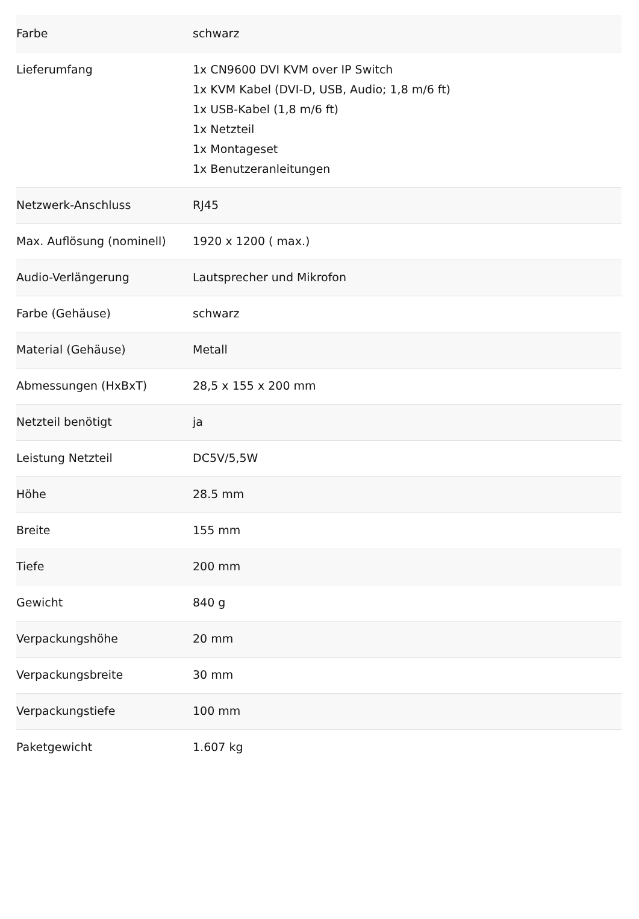| Farbe | schwarz |
| Lieferumfang | 1x CN9600 DVI KVM over IP Switch 1x KVM Kabel (DVI-D, USB, Audio; 1,8 m/6 ft) 1x USB-Kabel (1,8 m/6 ft) 1x Netzteil 1x Montageset 1x Benutzeranleitungen |
| Netzwerk-Anschluss | RJ45 |
| Max. Auflösung (nominell) | 1920 x 1200 ( max.) |
| Audio-Verlängerung | Lautsprecher und Mikrofon |
| Farbe (Gehäuse) | schwarz |
| Material (Gehäuse) | Metall |
| Abmessungen (HxBxT) | 28,5 x 155 x 200 mm |
| Netzteil benötigt | ja |
| Leistung Netzteil | DC5V/5,5W |
| Höhe | 28.5 mm |
| Breite | 155 mm |
| Tiefe | 200 mm |
| Gewicht | 840 g |
| Verpackungshöhe | 20 mm |
| Verpackungsbreite | 30 mm |
| Verpackungstiefe | 100 mm |
| Paketgewicht | 1.607 kg |